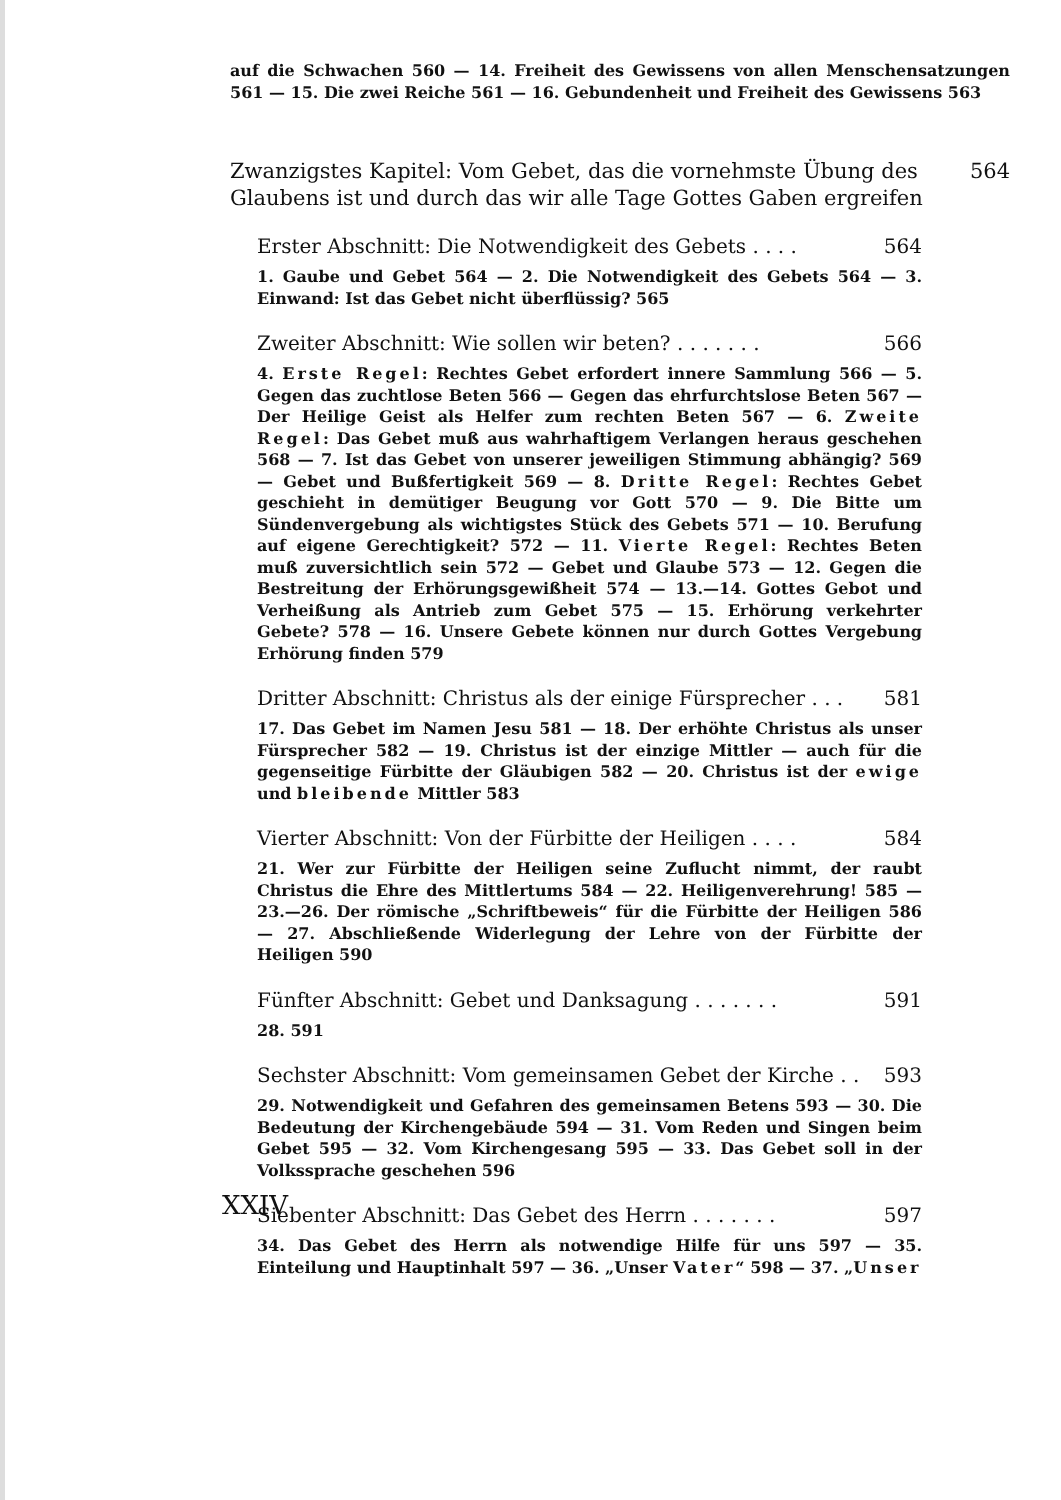auf die Schwachen 560 — 14. Freiheit des Gewissens von allen Menschensatzungen 561 — 15. Die zwei Reiche 561 — 16. Gebundenheit und Freiheit des Gewissens 563
Zwanzigstes Kapitel: Vom Gebet, das die vornehmste Übung des Glaubens ist und durch das wir alle Tage Gottes Gaben ergreifen 564
Erster Abschnitt: Die Notwendigkeit des Gebets . . . . 564
1. Gaube und Gebet 564 — 2. Die Notwendigkeit des Gebets 564 — 3. Einwand: Ist das Gebet nicht überflüssig? 565
Zweiter Abschnitt: Wie sollen wir beten? . . . . . . . 566
4. Erste Regel: Rechtes Gebet erfordert innere Sammlung 566 — 5. Gegen das zuchtlose Beten 566 — Gegen das ehrfurchtslose Beten 567 — Der Heilige Geist als Helfer zum rechten Beten 567 — 6. Zweite Regel: Das Gebet muß aus wahrhaftigem Verlangen heraus geschehen 568 — 7. Ist das Gebet von unserer jeweiligen Stimmung abhängig? 569 — Gebet und Bußfertigkeit 569 — 8. Dritte Regel: Rechtes Gebet geschieht in demütiger Beugung vor Gott 570 — 9. Die Bitte um Sündenvergebung als wichtigstes Stück des Gebets 571 — 10. Berufung auf eigene Gerechtigkeit? 572 — 11. Vierte Regel: Rechtes Beten muß zuversichtlich sein 572 — Gebet und Glaube 573 — 12. Gegen die Bestreitung der Erhörungsgewißheit 574 — 13.—14. Gottes Gebot und Verheißung als Antrieb zum Gebet 575 — 15. Erhörung verkehrter Gebete? 578 — 16. Unsere Gebete können nur durch Gottes Vergebung Erhörung finden 579
Dritter Abschnitt: Christus als der einige Fürsprecher . . . 581
17. Das Gebet im Namen Jesu 581 — 18. Der erhöhte Christus als unser Fürsprecher 582 — 19. Christus ist der einzige Mittler — auch für die gegenseitige Fürbitte der Gläubigen 582 — 20. Christus ist der ewige und bleibende Mittler 583
Vierter Abschnitt: Von der Fürbitte der Heiligen . . . . 584
21. Wer zur Fürbitte der Heiligen seine Zuflucht nimmt, der raubt Christus die Ehre des Mittlertums 584 — 22. Heiligenverehrung! 585 — 23.—26. Der römische „Schriftbeweis“ für die Fürbitte der Heiligen 586 — 27. Abschließende Widerlegung der Lehre von der Fürbitte der Heiligen 590
Fünfter Abschnitt: Gebet und Danksagung . . . . . . . 591
28. 591
Sechster Abschnitt: Vom gemeinsamen Gebet der Kirche . . 593
29. Notwendigkeit und Gefahren des gemeinsamen Betens 593 — 30. Die Bedeutung der Kirchengebäude 594 — 31. Vom Reden und Singen beim Gebet 595 — 32. Vom Kirchengesang 595 — 33. Das Gebet soll in der Volkssprache geschehen 596
Siebenter Abschnitt: Das Gebet des Herrn . . . . . . . 597
34. Das Gebet des Herrn als notwendige Hilfe für uns 597 — 35. Einteilung und Hauptinhalt 597 — 36. „Unser Vater“ 598 — 37. „Unser
XXIV